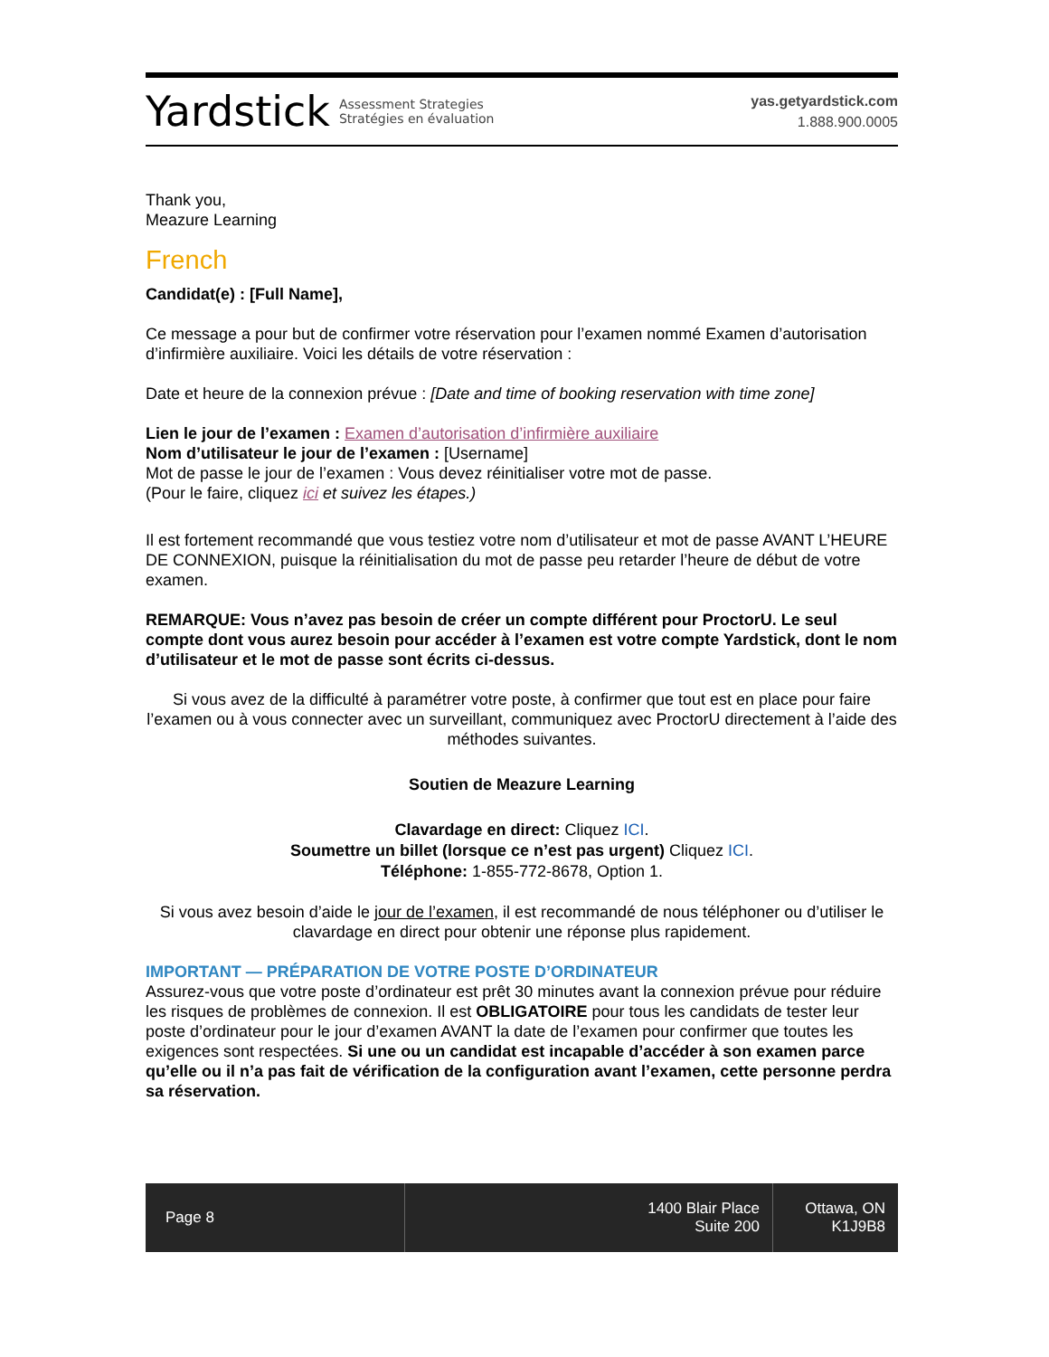Yardstick Assessment Strategies
Stratégies en évaluation
yas.getyardstick.com
1.888.900.0005
Thank you,
Meazure Learning
French
Candidat(e) : [Full Name],
Ce message a pour but de confirmer votre réservation pour l’examen nommé Examen d’autorisation d’infirmière auxiliaire. Voici les détails de votre réservation :
Date et heure de la connexion prévue : [Date and time of booking reservation with time zone]
Lien le jour de l’examen : Examen d’autorisation d’infirmière auxiliaire
Nom d’utilisateur le jour de l’examen : [Username]
Mot de passe le jour de l’examen : Vous devez réinitialiser votre mot de passe.
(Pour le faire, cliquez ici et suivez les étapes.)
Il est fortement recommandé que vous testiez votre nom d’utilisateur et mot de passe AVANT L’HEURE DE CONNEXION, puisque la réinitialisation du mot de passe peu retarder l’heure de début de votre examen.
REMARQUE: Vous n’avez pas besoin de créer un compte différent pour ProctorU. Le seul compte dont vous aurez besoin pour accéder à l’examen est votre compte Yardstick, dont le nom d’utilisateur et le mot de passe sont écrits ci-dessus.
Si vous avez de la difficulté à paramétrer votre poste, à confirmer que tout est en place pour faire l’examen ou à vous connecter avec un surveillant, communiquez avec ProctorU directement à l’aide des méthodes suivantes.
Soutien de Meazure Learning
Clavardage en direct: Cliquez ICI.
Soumettre un billet (lorsque ce n’est pas urgent) Cliquez ICI.
Téléphone: 1-855-772-8678, Option 1.
Si vous avez besoin d’aide le jour de l’examen, il est recommandé de nous téléphoner ou d’utiliser le clavardage en direct pour obtenir une réponse plus rapidement.
IMPORTANT — PRÉPARATION DE VOTRE POSTE D’ORDINATEUR
Assurez-vous que votre poste d’ordinateur est prêt 30 minutes avant la connexion prévue pour réduire les risques de problèmes de connexion. Il est OBLIGATOIRE pour tous les candidats de tester leur poste d’ordinateur pour le jour d’examen AVANT la date de l’examen pour confirmer que toutes les exigences sont respectées. Si une ou un candidat est incapable d’accéder à son examen parce qu’elle ou il n’a pas fait de vérification de la configuration avant l’examen, cette personne perdra sa réservation.
Page 8 1400 Blair Place
Suite 200
Ottawa, ON
K1J9B8